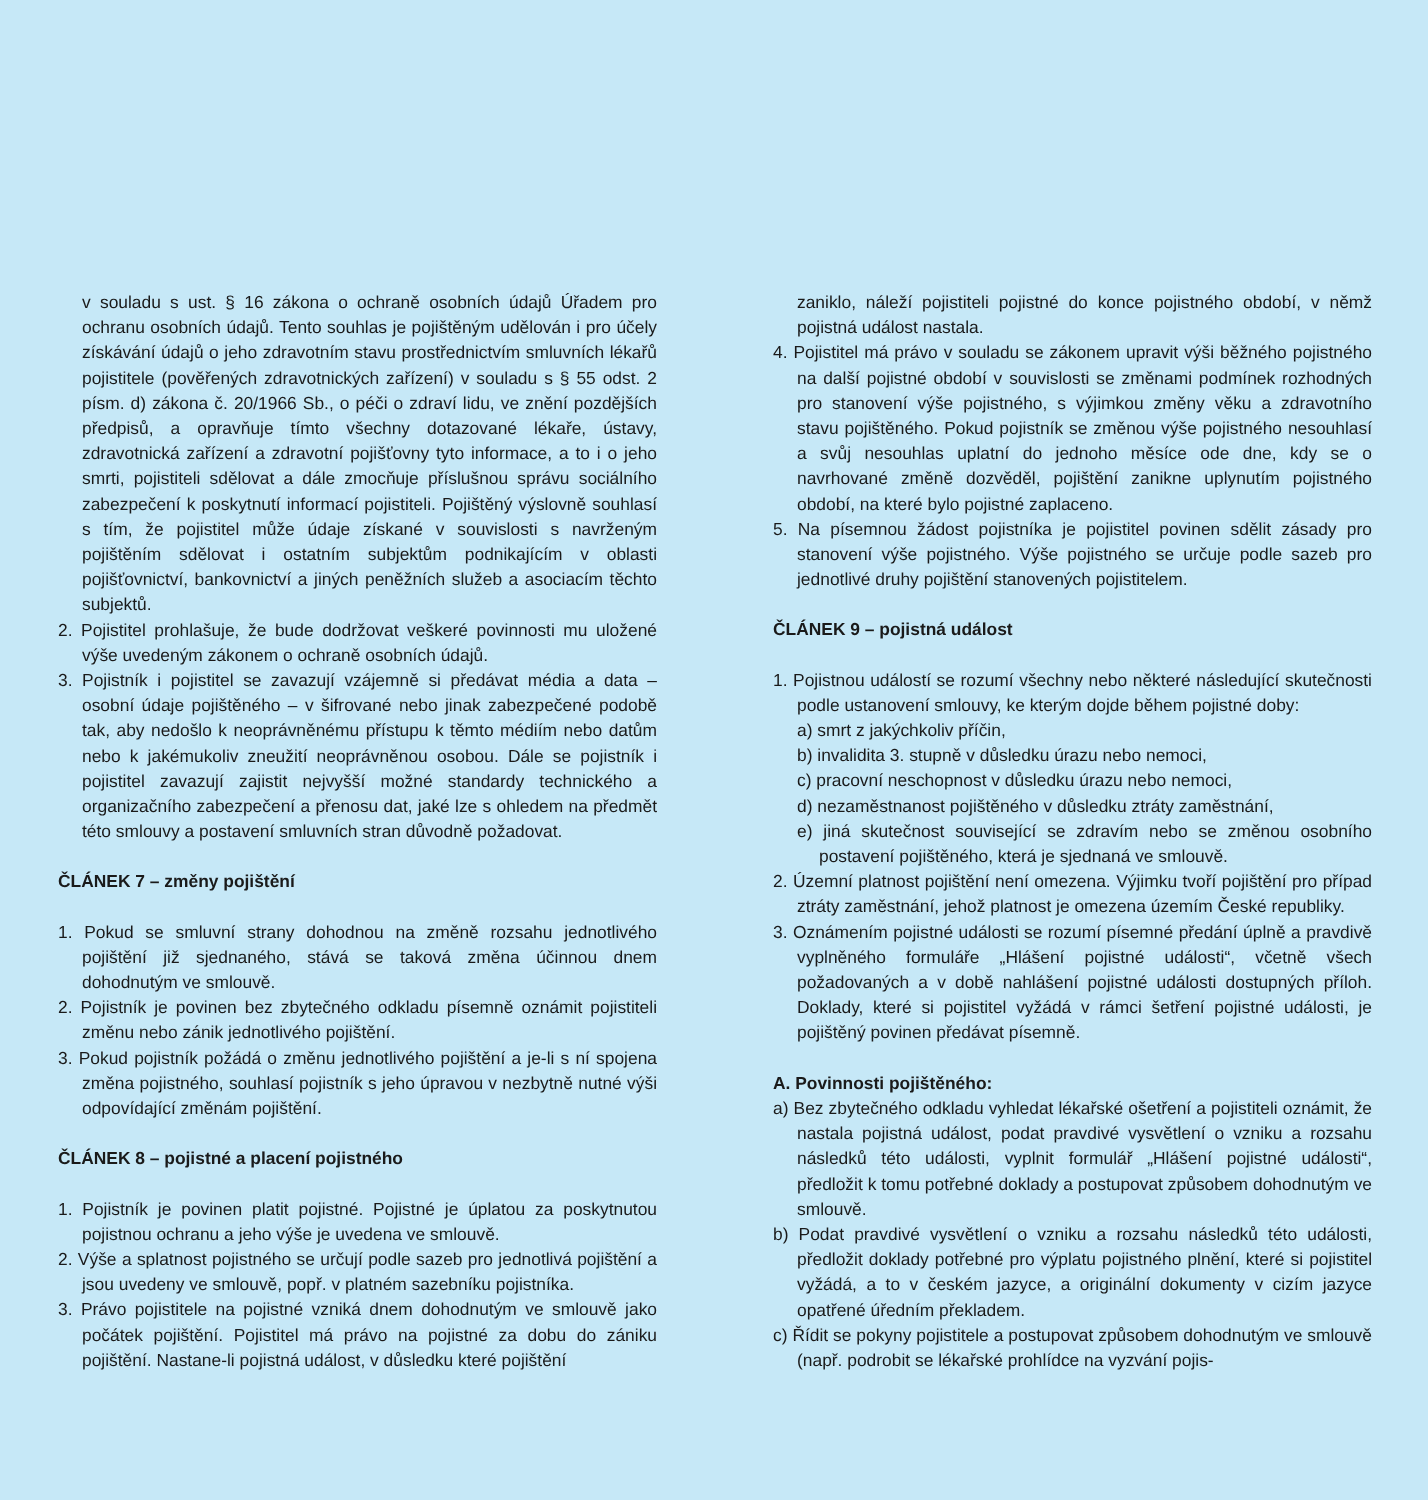v souladu s ust. § 16 zákona o ochraně osobních údajů Úřadem pro ochranu osobních údajů. Tento souhlas je pojištěným udělován i pro účely získávání údajů o jeho zdravotním stavu prostřednictvím smluvních lékařů pojistitele (pověřených zdravotnických zařízení) v souladu s § 55 odst. 2 písm. d) zákona č. 20/1966 Sb., o péči o zdraví lidu, ve znění pozdějších předpisů, a opravňuje tímto všechny dotazované lékaře, ústavy, zdravotnická zařízení a zdravotní pojišťovny tyto informace, a to i o jeho smrti, pojistiteli sdělovat a dále zmocňuje příslušnou správu sociálního zabezpečení k poskytnutí informací pojistiteli. Pojištěný výslovně souhlasí s tím, že pojistitel může údaje získané v souvislosti s navrženým pojištěním sdělovat i ostatním subjektům podnikajícím v oblasti pojišťovnictví, bankovnictví a jiných peněžních služeb a asociacím těchto subjektů.
2. Pojistitel prohlašuje, že bude dodržovat veškeré povinnosti mu uložené výše uvedeným zákonem o ochraně osobních údajů.
3. Pojistník i pojistitel se zavazují vzájemně si předávat média a data – osobní údaje pojištěného – v šifrované nebo jinak zabezpečené podobě tak, aby nedošlo k neoprávněnému přístupu k těmto médiím nebo datům nebo k jakémukoliv zneužití neoprávněnou osobou. Dále se pojistník i pojistitel zavazují zajistit nejvyšší možné standardy technického a organizačního zabezpečení a přenosu dat, jaké lze s ohledem na předmět této smlouvy a postavení smluvních stran důvodně požadovat.
ČLÁNEK 7 – změny pojištění
1. Pokud se smluvní strany dohodnou na změně rozsahu jednotlivého pojištění již sjednaného, stává se taková změna účinnou dnem dohodnutým ve smlouvě.
2. Pojistník je povinen bez zbytečného odkladu písemně oznámit pojistiteli změnu nebo zánik jednotlivého pojištění.
3. Pokud pojistník požádá o změnu jednotlivého pojištění a je-li s ní spojena změna pojistného, souhlasí pojistník s jeho úpravou v nezbytně nutné výši odpovídající změnám pojištění.
ČLÁNEK 8 – pojistné a placení pojistného
1. Pojistník je povinen platit pojistné. Pojistné je úplatou za poskytnutou pojistnou ochranu a jeho výše je uvedena ve smlouvě.
2. Výše a splatnost pojistného se určují podle sazeb pro jednotlivá pojištění a jsou uvedeny ve smlouvě, popř. v platném sazebníku pojistníka.
3. Právo pojistitele na pojistné vzniká dnem dohodnutým ve smlouvě jako počátek pojištění. Pojistitel má právo na pojistné za dobu do zániku pojištění. Nastane-li pojistná událost, v důsledku které pojištění
zaniklo, náleží pojistiteli pojistné do konce pojistného období, v němž pojistná událost nastala.
4. Pojistitel má právo v souladu se zákonem upravit výši běžného pojistného na další pojistné období v souvislosti se změnami podmínek rozhodných pro stanovení výše pojistného, s výjimkou změny věku a zdravotního stavu pojištěného. Pokud pojistník se změnou výše pojistného nesouhlasí a svůj nesouhlas uplatní do jednoho měsíce ode dne, kdy se o navrhované změně dozvěděl, pojištění zanikne uplynutím pojistného období, na které bylo pojistné zaplaceno.
5. Na písemnou žádost pojistníka je pojistitel povinen sdělit zásady pro stanovení výše pojistného. Výše pojistného se určuje podle sazeb pro jednotlivé druhy pojištění stanovených pojistitelem.
ČLÁNEK 9 – pojistná událost
1. Pojistnou událostí se rozumí všechny nebo některé následující skutečnosti podle ustanovení smlouvy, ke kterým dojde během pojistné doby:
a) smrt z jakýchkoliv příčin,
b) invalidita 3. stupně v důsledku úrazu nebo nemoci,
c) pracovní neschopnost v důsledku úrazu nebo nemoci,
d) nezaměstnanost pojištěného v důsledku ztráty zaměstnání,
e) jiná skutečnost související se zdravím nebo se změnou osobního postavení pojištěného, která je sjednaná ve smlouvě.
2. Územní platnost pojištění není omezena. Výjimku tvoří pojištění pro případ ztráty zaměstnání, jehož platnost je omezena územím České republiky.
3. Oznámením pojistné události se rozumí písemné předání úplně a pravdivě vyplněného formuláře „Hlášení pojistné události“, včetně všech požadovaných a v době nahlášení pojistné události dostupných příloh. Doklady, které si pojistitel vyžádá v rámci šetření pojistné události, je pojištěný povinen předávat písemně.
A. Povinnosti pojištěného:
a) Bez zbytečného odkladu vyhledat lékařské ošetření a pojistiteli oznámit, že nastala pojistná událost, podat pravdivé vysvětlení o vzniku a rozsahu následků této události, vyplnit formulář „Hlášení pojistné události“, předložit k tomu potřebné doklady a postupovat způsobem dohodnutým ve smlouvě.
b) Podat pravdivé vysvětlení o vzniku a rozsahu následků této události, předložit doklady potřebné pro výplatu pojistného plnění, které si pojistitel vyžádá, a to v českém jazyce, a originální dokumenty v cizím jazyce opatřené úředním překladem.
c) Řídit se pokyny pojistitele a postupovat způsobem dohodnutým ve smlouvě (např. podrobit se lékařské prohlídce na vyzvání pojis-